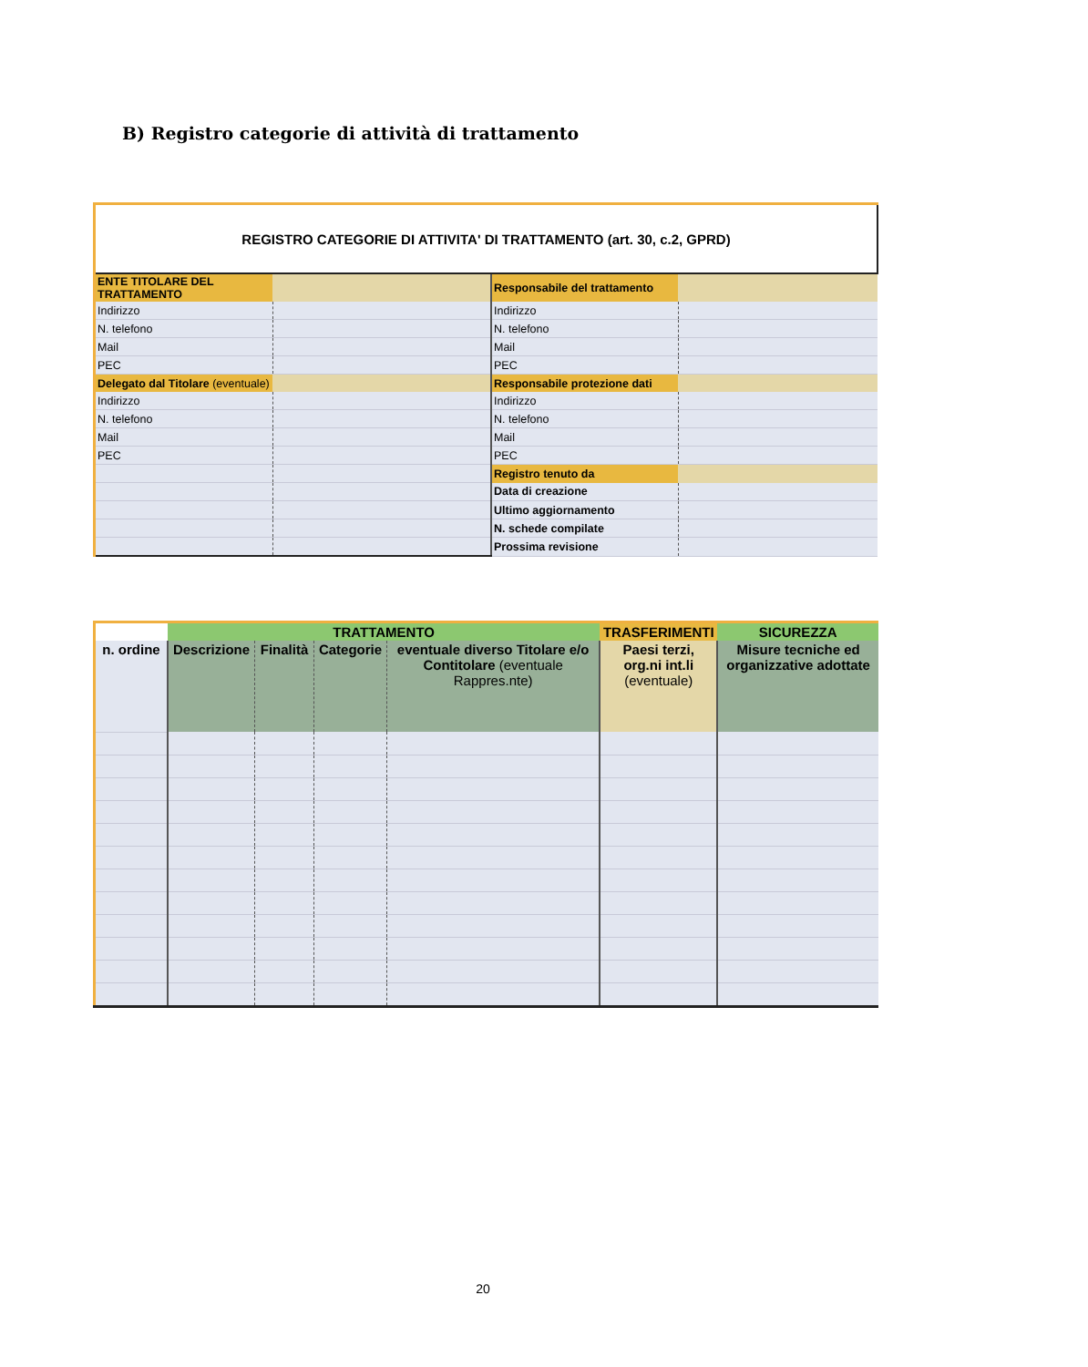B) Registro categorie di attività di trattamento
| REGISTRO CATEGORIE DI ATTIVITA' DI TRATTAMENTO (art. 30, c.2, GPRD) | | | |
| ENTE TITOLARE DEL TRATTAMENTO | | Responsabile del trattamento | |
| Indirizzo | | Indirizzo | |
| N. telefono | | N. telefono | |
| Mail | | Mail | |
| PEC | | PEC | |
| Delegato dal Titolare (eventuale) | | Responsabile protezione dati | |
| Indirizzo | | Indirizzo | |
| N. telefono | | N. telefono | |
| Mail | | Mail | |
| PEC | | PEC | |
| | | Registro tenuto da | |
| | | Data di creazione | |
| | | Ultimo aggiornamento | |
| | | N. schede compilate | |
| | | Prossima revisione | |
| | TRATTAMENTO | | | | TRASFERIMENTI | SICUREZZA |
| --- | --- | --- | --- | --- | --- | --- |
| n. ordine | Descrizione | Finalità | Categorie | eventuale diverso Titolare e/o Contitolare (eventuale Rappres.nte) | Paesi terzi, org.ni int.li (eventuale) | Misure tecniche ed organizzative adottate |
20